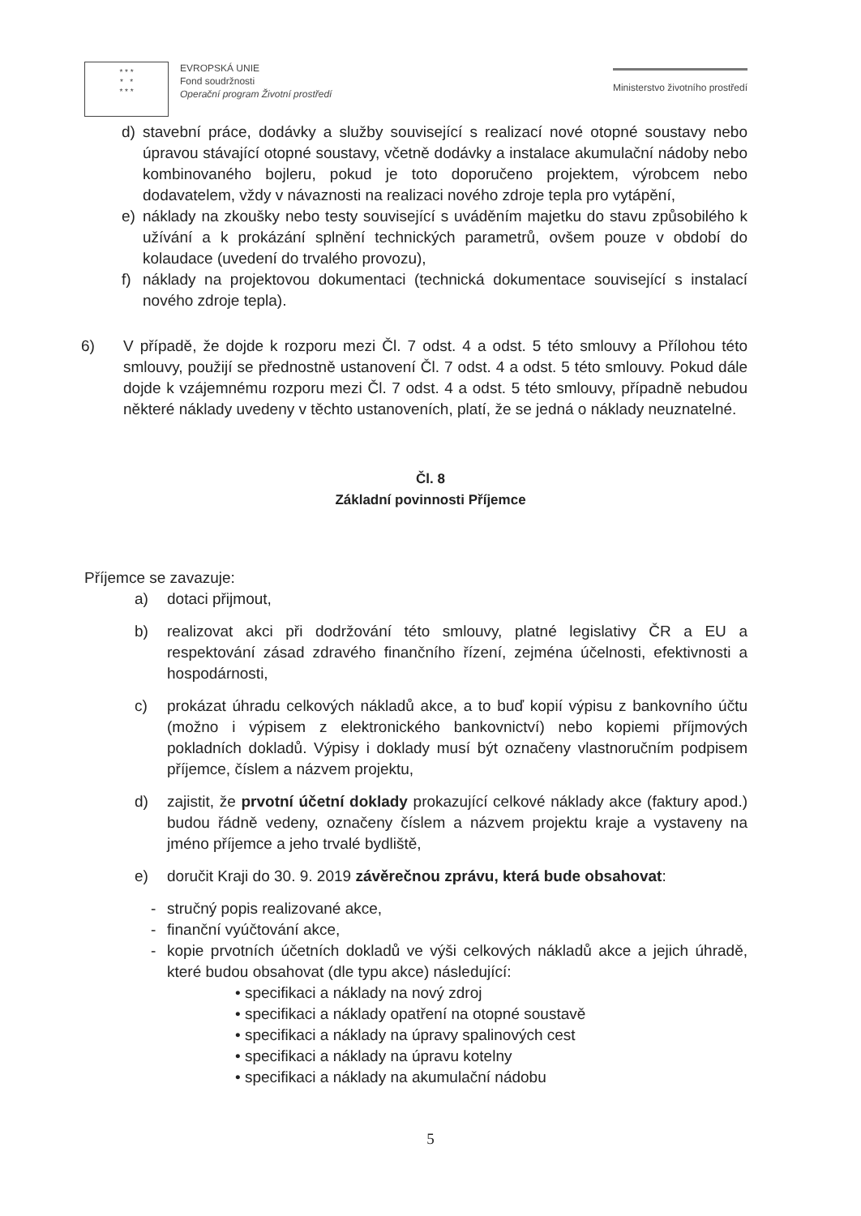* * *
* *
* * *
EVROPSKÁ UNIE
Fond soudržnosti
Operační program Životní prostředí
Ministerstvo životního prostředí
d) stavební práce, dodávky a služby související s realizací nové otopné soustavy nebo úpravou stávající otopné soustavy, včetně dodávky a instalace akumulační nádoby nebo kombinovaného bojleru, pokud je toto doporučeno projektem, výrobcem nebo dodavatelem, vždy v návaznosti na realizaci nového zdroje tepla pro vytápění,
e) náklady na zkoušky nebo testy související s uváděním majetku do stavu způsobilého k užívání a k prokázání splnění technických parametrů, ovšem pouze v období do kolaudace (uvedení do trvalého provozu),
f) náklady na projektovou dokumentaci (technická dokumentace související s instalací nového zdroje tepla).
6) V případě, že dojde k rozporu mezi Čl. 7 odst. 4 a odst. 5 této smlouvy a Přílohou této smlouvy, použijí se přednostně ustanovení Čl. 7 odst. 4 a odst. 5 této smlouvy. Pokud dále dojde k vzájemnému rozporu mezi Čl. 7 odst. 4 a odst. 5 této smlouvy, případně nebudou některé náklady uvedeny v těchto ustanoveních, platí, že se jedná o náklady neuznatelné.
Čl. 8
Základní povinnosti Příjemce
Příjemce se zavazuje:
a) dotaci přijmout,
b) realizovat akci při dodržování této smlouvy, platné legislativy ČR a EU a respektování zásad zdravého finančního řízení, zejména účelnosti, efektivnosti a hospodárnosti,
c) prokázat úhradu celkových nákladů akce, a to buď kopií výpisu z bankovního účtu (možno i výpisem z elektronického bankovnictví) nebo kopiemi příjmových pokladních dokladů. Výpisy i doklady musí být označeny vlastnoručním podpisem příjemce, číslem a názvem projektu,
d) zajistit, že prvotní účetní doklady prokazující celkové náklady akce (faktury apod.) budou řádně vedeny, označeny číslem a názvem projektu kraje a vystaveny na jméno příjemce a jeho trvalé bydliště,
e) doručit Kraji do 30. 9. 2019 závěrečnou zprávu, která bude obsahovat:
- stručný popis realizované akce,
- finanční vyúčtování akce,
- kopie prvotních účetních dokladů ve výši celkových nákladů akce a jejich úhradě, které budou obsahovat (dle typu akce) následující:
• specifikaci a náklady na nový zdroj
• specifikaci a náklady opatření na otopné soustavě
• specifikaci a náklady na úpravy spalinových cest
• specifikaci a náklady na úpravu kotelny
• specifikaci a náklady na akumulační nádobu
5